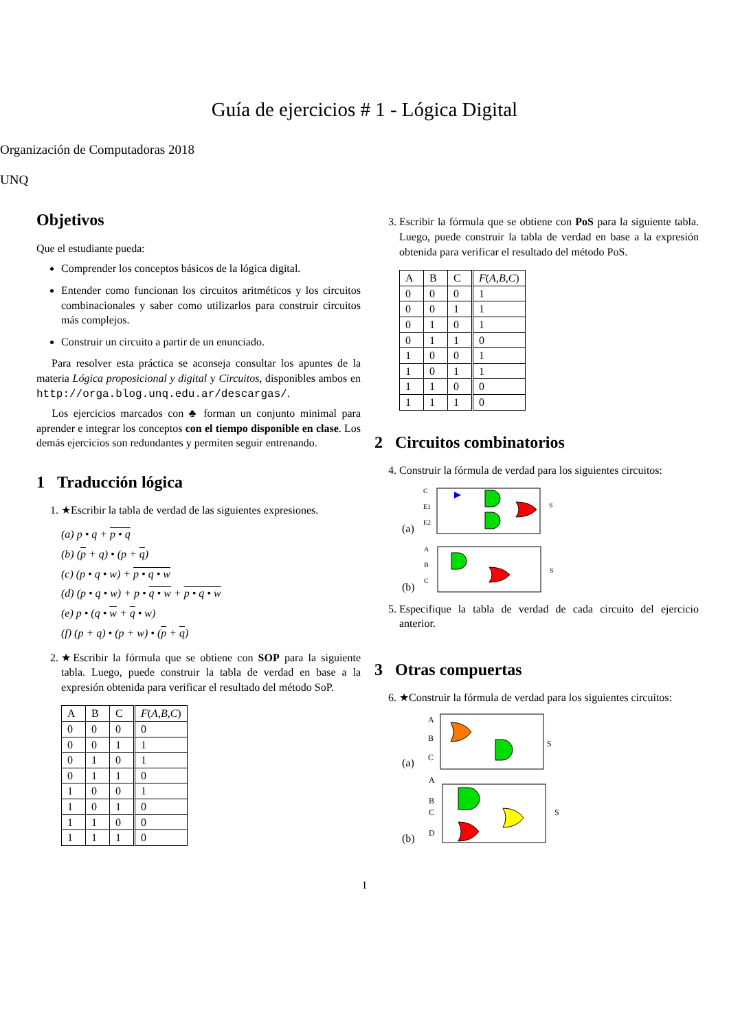Guía de ejercicios # 1 - Lógica Digital
Organización de Computadoras 2018
UNQ
Objetivos
Que el estudiante pueda:
Comprender los conceptos básicos de la lógica digital.
Entender como funcionan los circuitos aritméticos y los circuitos combinacionales y saber como utilizarlos para construir circuitos más complejos.
Construir un circuito a partir de un enunciado.
Para resolver esta práctica se aconseja consultar los apuntes de la materia Lógica proposicional y digital y Circuitos, disponibles ambos en http://orga.blog.unq.edu.ar/descargas/.
Los ejercicios marcados con ♣ forman un conjunto minimal para aprender e integrar los conceptos con el tiempo disponible en clase. Los demás ejercicios son redundantes y permiten seguir entrenando.
1 Traducción lógica
1. ★Escribir la tabla de verdad de las siguientes expresiones.
(a) p • q + p • q
(b) (p + q) • (p + q)
(c) (p • q • w) + p • q • w
(d) (p • q • w) + p • q • w + p • q • w
(e) p • (q • w + q • w)
(f) (p + q) • (p + w) • (p + q)
2. ★Escribir la fórmula que se obtiene con SOP para la siguiente tabla. Luego, puede construir la tabla de verdad en base a la expresión obtenida para verificar el resultado del método SoP.
| A | B | C | F ( A,B,C ) |
| --- | --- | --- | --- |
| 0 | 0 | 0 | 0 |
| 0 | 0 | 1 | 1 |
| 0 | 1 | 0 | 1 |
| 0 | 1 | 1 | 0 |
| 1 | 0 | 0 | 1 |
| 1 | 0 | 1 | 0 |
| 1 | 1 | 0 | 0 |
| 1 | 1 | 1 | 0 |
3. Escribir la fórmula que se obtiene con PoS para la siguiente tabla. Luego, puede construir la tabla de verdad en base a la expresión obtenida para verificar el resultado del método PoS.
| A | B | C | F ( A,B,C ) |
| --- | --- | --- | --- |
| 0 | 0 | 0 | 1 |
| 0 | 0 | 1 | 1 |
| 0 | 1 | 0 | 1 |
| 0 | 1 | 1 | 0 |
| 1 | 0 | 0 | 1 |
| 1 | 0 | 1 | 1 |
| 1 | 1 | 0 | 0 |
| 1 | 1 | 1 | 0 |
2 Circuitos combinatorios
4. Construir la fórmula de verdad para los siguientes circuitos:
(a)
C
E1
E2
S
(b)
A
B
C
S
5. Especifique la tabla de verdad de cada circuito del ejercicio anterior.
3 Otras compuertas
6. ★Construir la fórmula de verdad para los siguientes circuitos:
(a)
A
B
C
S
(b)
A
B
C
D
S
1